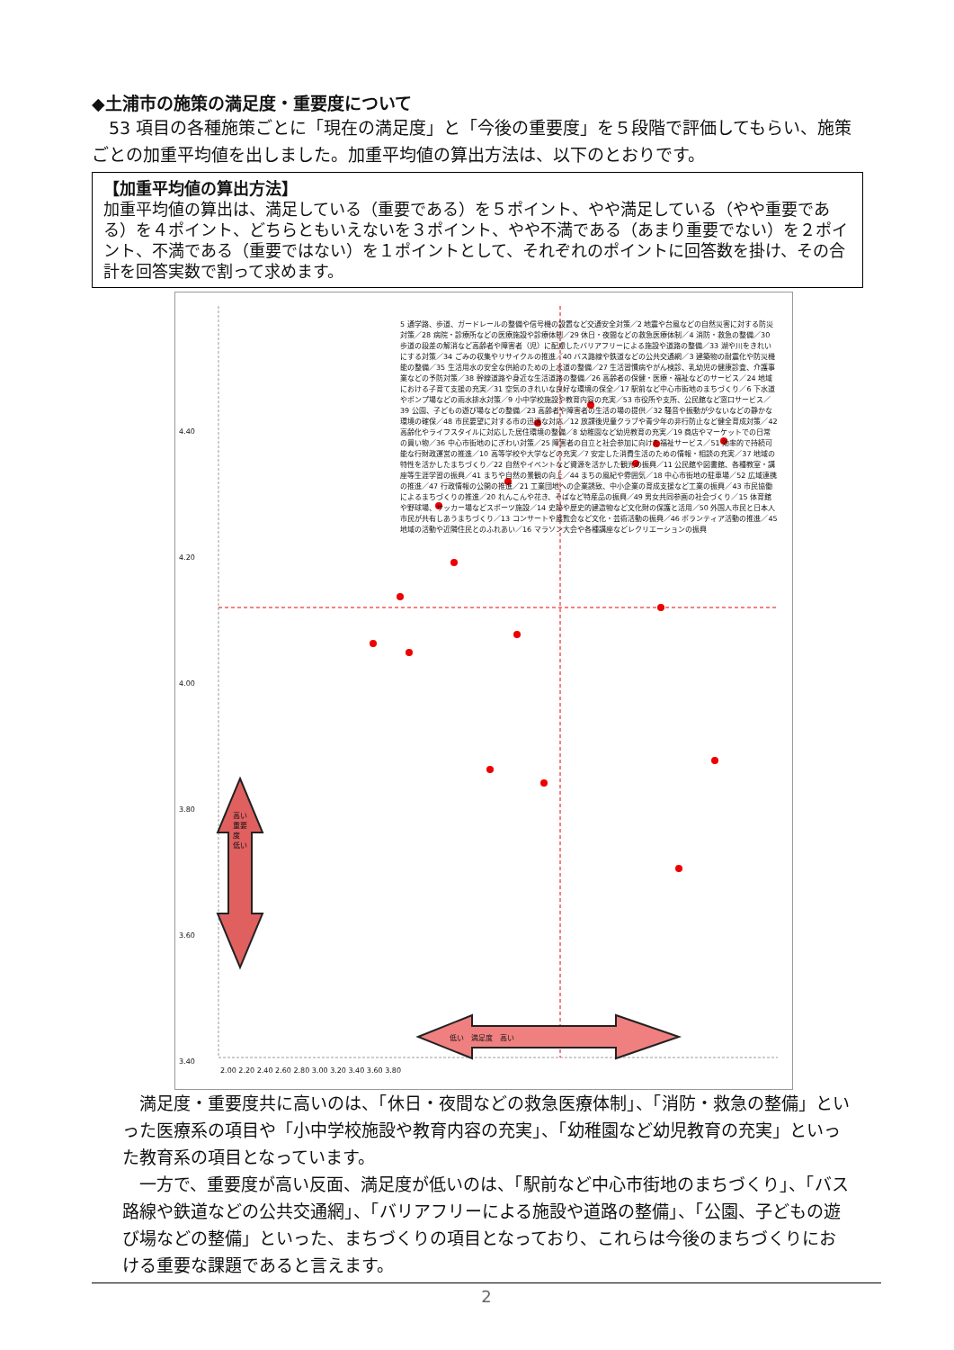◆土浦市の施策の満足度・重要度について
　53 項目の各種施策ごとに「現在の満足度」と「今後の重要度」を５段階で評価してもらい、施策ごとの加重平均値を出しました。加重平均値の算出方法は、以下のとおりです。
【加重平均値の算出方法】
加重平均値の算出は、満足している（重要である）を５ポイント、やや満足している（やや重要である）を４ポイント、どちらともいえないを３ポイント、やや不満である（あまり重要でない）を２ポイント、不満である（重要ではない）を１ポイントとして、それぞれのポイントに回答数を掛け、その合計を回答実数で割って求めます。
4.40
4.20
4.00
3.80
3.60
3.40
2.00 2.20 2.40 2.60 2.80 3.00 3.20 3.40 3.60 3.80
高い 重要度 低い
低い　満足度　高い
5 通学路、歩道、ガードレールの整備や信号機の設置など交通安全対策／2 地震や台風などの自然災害に対する防災対策／28 病院・診療所などの医療施設や診療体制／29 休日・夜間などの救急医療体制／4 消防・救急の整備／30 歩道の段差の解消など高齢者や障害者（児）に配慮したバリアフリーによる施設や道路の整備／33 湖や川をきれいにする対策／34 ごみの収集やリサイクルの推進／40 バス路線や鉄道などの公共交通網／3 建築物の耐震化や防災機能の整備／35 生活用水の安全な供給のための上水道の整備／27 生活習慣病やがん検診、乳幼児の健康診査、介護事業などの予防対策／38 幹線道路や身近な生活道路の整備／26 高齢者の保健・医療・福祉などのサービス／24 地域における子育て支援の充実／31 空気のきれいな良好な環境の保全／17 駅前など中心市街地のまちづくり／6 下水道やポンプ場などの雨水排水対策／9 小中学校施設や教育内容の充実／53 市役所や支所、公民館など窓口サービス／39 公園、子どもの遊び場などの整備／23 高齢者や障害者の生活の場の提供／32 騒音や振動が少ないなどの静かな環境の確保／48 市民要望に対する市の迅速な対応／12 放課後児童クラブや青少年の非行防止など健全育成対策／42 高齢化やライフスタイルに対応した居住環境の整備／8 幼稚園など幼児教育の充実／19 商店やマーケットでの日常の買い物／36 中心市街地のにぎわい対策／25 障害者の自立と社会参加に向けた福祉サービス／51 効率的で持続可能な行財政運営の推進／10 高等学校や大学などの充実／7 安定した消費生活のための情報・相談の充実／37 地域の特性を活かしたまちづくり／22 自然やイベントなど資源を活かした観光の振興／11 公民館や図書館、各種教室・講座等生涯学習の振興／41 まちや自然の景観の向上／44 まちの風紀や雰囲気／18 中心市街地の駐車場／52 広域連携の推進／47 行政情報の公開の推進／21 工業団地への企業誘致、中小企業の育成支援など工業の振興／43 市民協働によるまちづくりの推進／20 れんこんや花き、そばなど特産品の振興／49 男女共同参画の社会づくり／15 体育館や野球場、サッカー場などスポーツ施設／14 史跡や歴史的建造物など文化財の保護と活用／50 外国人市民と日本人市民が共有しあうまちづくり／13 コンサートや展覧会など文化・芸術活動の振興／46 ボランティア活動の推進／45 地域の活動や近隣住民とのふれあい／16 マラソン大会や各種講座などレクリエーションの振興
　満足度・重要度共に高いのは、「休日・夜間などの救急医療体制」、「消防・救急の整備」といった医療系の項目や「小中学校施設や教育内容の充実」、「幼稚園など幼児教育の充実」といった教育系の項目となっています。
　一方で、重要度が高い反面、満足度が低いのは、「駅前など中心市街地のまちづくり」、「バス路線や鉄道などの公共交通網」、「バリアフリーによる施設や道路の整備」、「公園、子どもの遊び場などの整備」といった、まちづくりの項目となっており、これらは今後のまちづくりにおける重要な課題であると言えます。
2